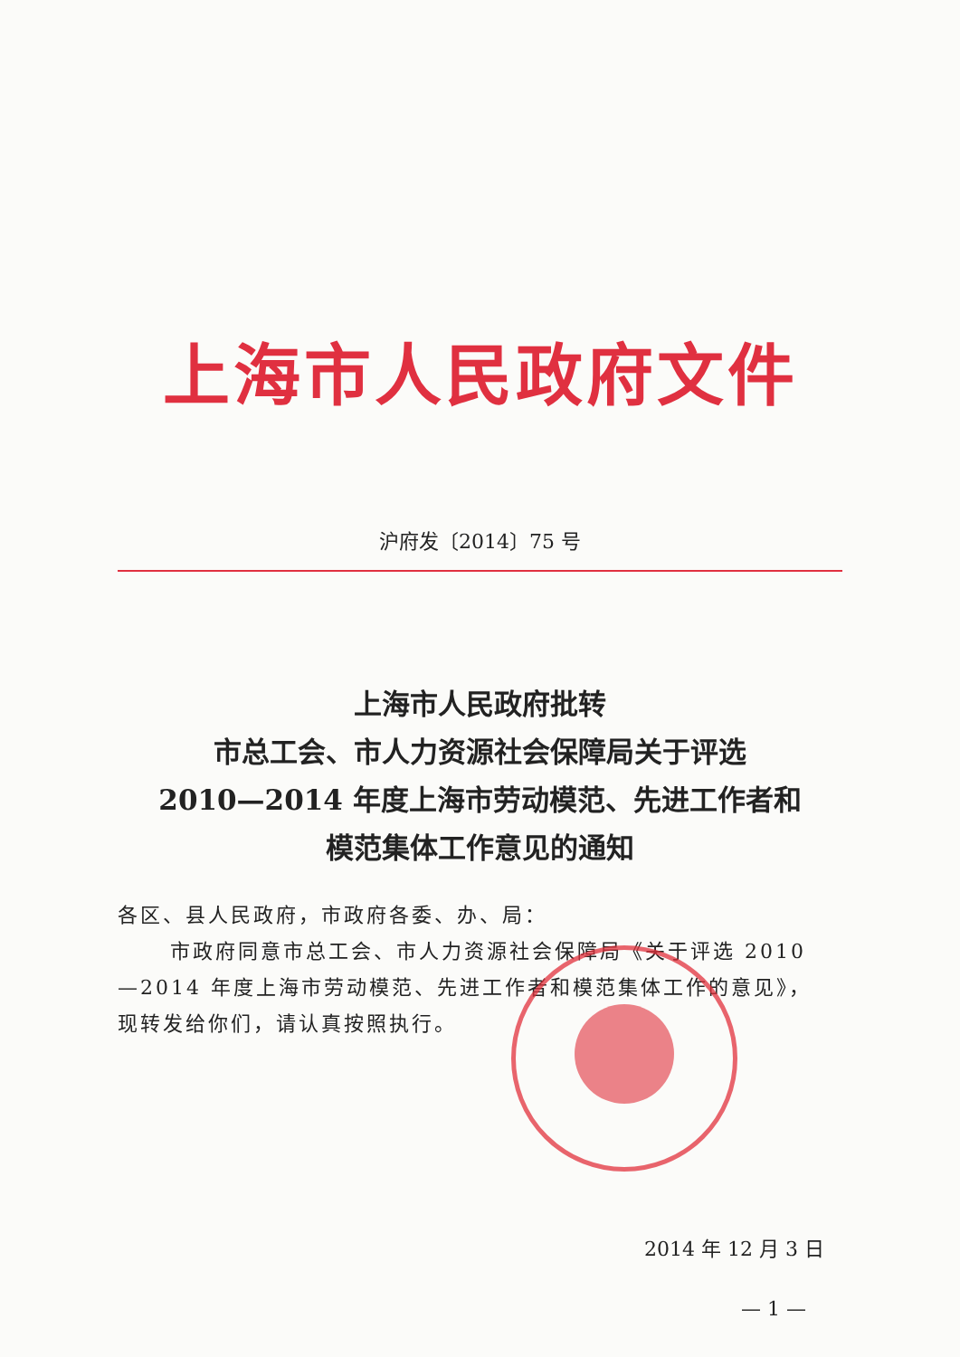上海市人民政府文件
沪府发〔2014〕75 号
上海市人民政府批转
市总工会、市人力资源社会保障局关于评选
2010—2014 年度上海市劳动模范、先进工作者和
模范集体工作意见的通知
各区、县人民政府，市政府各委、办、局：
市政府同意市总工会、市人力资源社会保障局《关于评选 2010—2014 年度上海市劳动模范、先进工作者和模范集体工作的意见》，现转发给你们，请认真按照执行。
2014 年 12 月 3 日
— 1 —